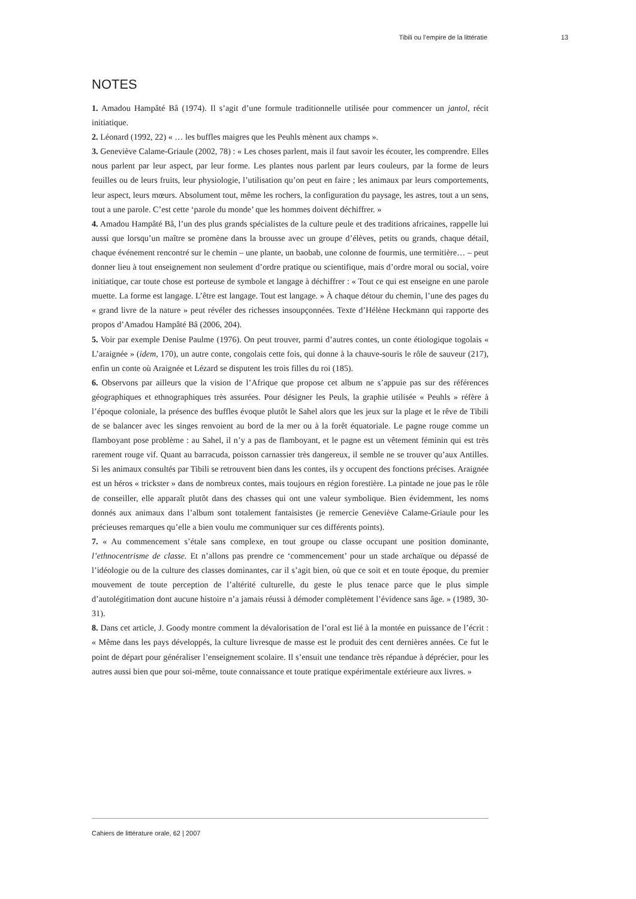Tibili ou l’empire de la littératie 13
NOTES
1. Amadou Hampâté Bâ (1974). Il s’agit d’une formule traditionnelle utilisée pour commencer un jantol, récit initiatique.
2. Léonard (1992, 22) « … les buffles maigres que les Peuhls mènent aux champs ».
3. Geneviève Calame-Griaule (2002, 78) : « Les choses parlent, mais il faut savoir les écouter, les comprendre. Elles nous parlent par leur aspect, par leur forme. Les plantes nous parlent par leurs couleurs, par la forme de leurs feuilles ou de leurs fruits, leur physiologie, l’utilisation qu’on peut en faire ; les animaux par leurs comportements, leur aspect, leurs mœurs. Absolument tout, même les rochers, la configuration du paysage, les astres, tout a un sens, tout a une parole. C’est cette ‘parole du monde’ que les hommes doivent déchiffrer. »
4. Amadou Hampâté Bâ, l’un des plus grands spécialistes de la culture peule et des traditions africaines, rappelle lui aussi que lorsqu’un maître se promène dans la brousse avec un groupe d’élèves, petits ou grands, chaque détail, chaque événement rencontré sur le chemin – une plante, un baobab, une colonne de fourmis, une termitière… – peut donner lieu à tout enseignement non seulement d’ordre pratique ou scientifique, mais d’ordre moral ou social, voire initiatique, car toute chose est porteuse de symbole et langage à déchiffrer : « Tout ce qui est enseigne en une parole muette. La forme est langage. L’être est langage. Tout est langage. » À chaque détour du chemin, l’une des pages du « grand livre de la nature » peut révéler des richesses insoupçonnées. Texte d’Hélène Heckmann qui rapporte des propos d’Amadou Hampâté Bâ (2006, 204).
5. Voir par exemple Denise Paulme (1976). On peut trouver, parmi d’autres contes, un conte étiologique togolais « L’araignée » (idem, 170), un autre conte, congolais cette fois, qui donne à la chauve-souris le rôle de sauveur (217), enfin un conte où Araignée et Lézard se disputent les trois filles du roi (185).
6. Observons par ailleurs que la vision de l’Afrique que propose cet album ne s’appuie pas sur des références géographiques et ethnographiques très assurées. Pour désigner les Peuls, la graphie utilisée « Peuhls » réfère à l’époque coloniale, la présence des buffles évoque plutôt le Sahel alors que les jeux sur la plage et le rêve de Tibili de se balancer avec les singes renvoient au bord de la mer ou à la forêt équatoriale. Le pagne rouge comme un flamboyant pose problème : au Sahel, il n’y a pas de flamboyant, et le pagne est un vêtement féminin qui est très rarement rouge vif. Quant au barracuda, poisson carnassier très dangereux, il semble ne se trouver qu’aux Antilles. Si les animaux consultés par Tibili se retrouvent bien dans les contes, ils y occupent des fonctions précises. Araignée est un héros « trickster » dans de nombreux contes, mais toujours en région forestière. La pintade ne joue pas le rôle de conseiller, elle apparaît plutôt dans des chasses qui ont une valeur symbolique. Bien évidemment, les noms donnés aux animaux dans l’album sont totalement fantaisistes (je remercie Geneviève Calame-Griaule pour les précieuses remarques qu’elle a bien voulu me communiquer sur ces différents points).
7. « Au commencement s’étale sans complexe, en tout groupe ou classe occupant une position dominante, l’ethnocentrisme de classe. Et n’allons pas prendre ce ‘commencement’ pour un stade archaïque ou dépassé de l’idéologie ou de la culture des classes dominantes, car il s’agit bien, où que ce soit et en toute époque, du premier mouvement de toute perception de l’altérité culturelle, du geste le plus tenace parce que le plus simple d’autolégitimation dont aucune histoire n’a jamais réussi à démoder complètement l’évidence sans âge. » (1989, 30-31).
8. Dans cet article, J. Goody montre comment la dévalorisation de l’oral est lié à la montée en puissance de l’écrit : « Même dans les pays développés, la culture livresque de masse est le produit des cent dernières années. Ce fut le point de départ pour généraliser l’enseignement scolaire. Il s’ensuit une tendance très répandue à déprécier, pour les autres aussi bien que pour soi-même, toute connaissance et toute pratique expérimentale extérieure aux livres. »
Cahiers de littérature orale, 62 | 2007